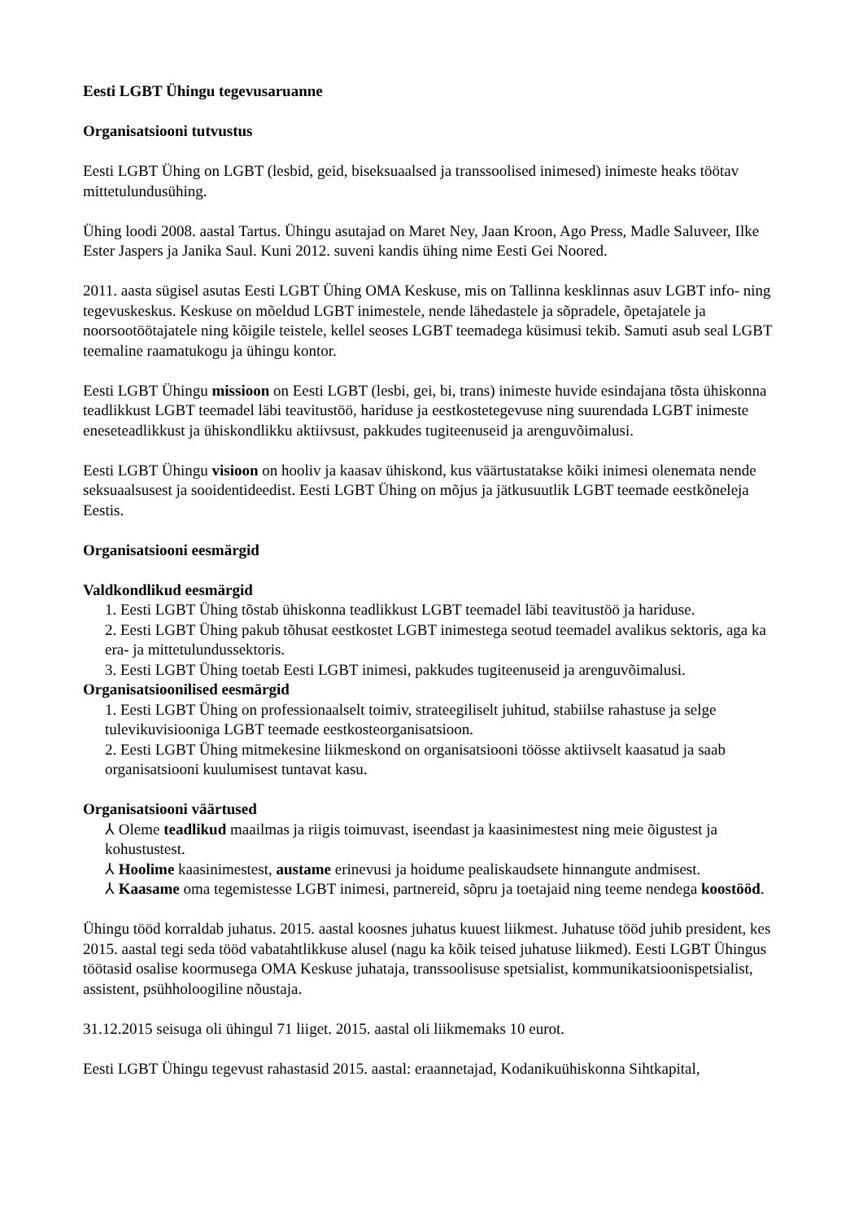Eesti LGBT Ühingu tegevusaruanne
Organisatsiooni tutvustus
Eesti LGBT Ühing on LGBT (lesbid, geid, biseksuaalsed ja transsoolised inimesed) inimeste heaks töötav mittetulundusühing.
Ühing loodi 2008. aastal Tartus. Ühingu asutajad on Maret Ney, Jaan Kroon, Ago Press, Madle Saluveer, Ilke Ester Jaspers ja Janika Saul. Kuni 2012. suveni kandis ühing nime Eesti Gei Noored.
2011. aasta sügisel asutas Eesti LGBT Ühing OMA Keskuse, mis on Tallinna kesklinnas asuv LGBT info- ning tegevuskeskus. Keskuse on mõeldud LGBT inimestele, nende lähedastele ja sõpradele, õpetajatele ja noorsootöötajatele ning kõigile teistele, kellel seoses LGBT teemadega küsimusi tekib. Samuti asub seal LGBT teemaline raamatukogu ja ühingu kontor.
Eesti LGBT Ühingu missioon on Eesti LGBT (lesbi, gei, bi, trans) inimeste huvide esindajana tõsta ühiskonna teadlikkust LGBT teemadel läbi teavitustöö, hariduse ja eestkostetegevuse ning suurendada LGBT inimeste eneseteadlikkust ja ühiskondlikku aktiivsust, pakkudes tugiteenuseid ja arenguvõimalusi.
Eesti LGBT Ühingu visioon on hooliv ja kaasav ühiskond, kus väärtustatakse kõiki inimesi olenemata nende seksuaalsusest ja sooidentideedist. Eesti LGBT Ühing on mõjus ja jätkusuutlik LGBT teemade eestkõneleja Eestis.
Organisatsiooni eesmärgid
Valdkondlikud eesmärgid
1. Eesti LGBT Ühing tõstab ühiskonna teadlikkust LGBT teemadel läbi teavitustöö ja hariduse.
2. Eesti LGBT Ühing pakub tõhusat eestkostet LGBT inimestega seotud teemadel avalikus sektoris, aga ka era- ja mittetulundussektoris.
3. Eesti LGBT Ühing toetab Eesti LGBT inimesi, pakkudes tugiteenuseid ja arenguvõimalusi.
Organisatsioonilised eesmärgid
1. Eesti LGBT Ühing on professionaalselt toimiv, strateegiliselt juhitud, stabiilse rahastuse ja selge tulevikuvisiooniga LGBT teemade eestkosteorganisatsioon.
2. Eesti LGBT Ühing mitmekesine liikmeskond on organisatsiooni töösse aktiivselt kaasatud ja saab organisatsiooni kuulumisest tuntavat kasu.
Organisatsiooni väärtused
⅄ Oleme teadlikud maailmas ja riigis toimuvast, iseendast ja kaasinimestest ning meie õigustest ja kohustustest.
⅄ Hoolime kaasinimestest, austame erinevusi ja hoidume pealiskaudsete hinnangute andmisest.
⅄ Kaasame oma tegemistesse LGBT inimesi, partnereid, sõpru ja toetajaid ning teeme nendega koostööd.
Ühingu tööd korraldab juhatus. 2015. aastal koosnes juhatus kuuest liikmest. Juhatuse tööd juhib president, kes 2015. aastal tegi seda tööd vabatahtlikkuse alusel (nagu ka kõik teised juhatuse liikmed). Eesti LGBT Ühingus töötasid osalise koormusega OMA Keskuse juhataja, transsoolisuse spetsialist, kommunikatsioonispetsialist, assistent, psühholoogiline nõustaja.
31.12.2015 seisuga oli ühingul 71 liiget. 2015. aastal oli liikmemaks 10 eurot.
Eesti LGBT Ühingu tegevust rahastasid 2015. aastal: eraannetajad, Kodanikuühiskonna Sihtkapital,